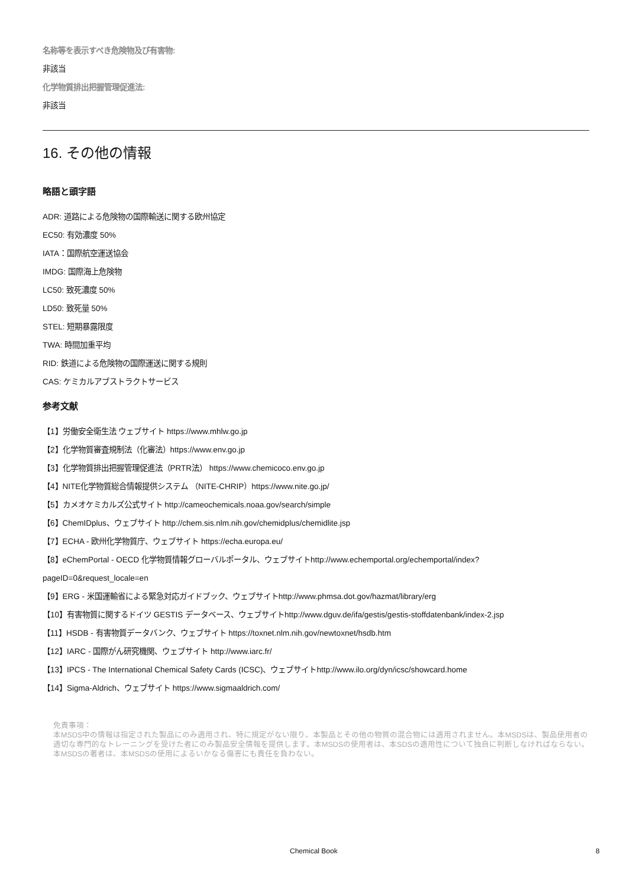名称等を表示すべき危険物及び有害物:
非該当
化学物質排出把握管理促進法:
非該当
16. その他の情報
略語と頭字語
ADR: 道路による危険物の国際輸送に関する欧州協定
EC50: 有効濃度 50%
IATA：国際航空運送協会
IMDG: 国際海上危険物
LC50: 致死濃度 50%
LD50: 致死量 50%
STEL: 短期暴露限度
TWA: 時間加重平均
RID: 鉄道による危険物の国際運送に関する規則
CAS: ケミカルアブストラクトサービス
参考文献
【1】労働安全衛生法 ウェブサイト https://www.mhlw.go.jp
【2】化学物質審査規制法（化審法）https://www.env.go.jp
【3】化学物質排出把握管理促進法（PRTR法） https://www.chemicoco.env.go.jp
【4】NITE化学物質総合情報提供システム （NITE-CHRIP）https://www.nite.go.jp/
【5】カメオケミカルズ公式サイト http://cameochemicals.noaa.gov/search/simple
【6】ChemIDplus、ウェブサイト http://chem.sis.nlm.nih.gov/chemidplus/chemidlite.jsp
【7】ECHA - 欧州化学物質庁、ウェブサイト https://echa.europa.eu/
【8】eChemPortal - OECD 化学物質情報グローバルポータル、ウェブサイトhttp://www.echemportal.org/echemportal/index?
pageID=0&request_locale=en
【9】ERG - 米国運輸省による緊急対応ガイドブック、ウェブサイトhttp://www.phmsa.dot.gov/hazmat/library/erg
【10】有害物質に関するドイツ GESTIS データベース、ウェブサイトhttp://www.dguv.de/ifa/gestis/gestis-stoffdatenbank/index-2.jsp
【11】HSDB - 有害物質データバンク、ウェブサイト https://toxnet.nlm.nih.gov/newtoxnet/hsdb.htm
【12】IARC - 国際がん研究機関、ウェブサイト http://www.iarc.fr/
【13】IPCS - The International Chemical Safety Cards (ICSC)、ウェブサイトhttp://www.ilo.org/dyn/icsc/showcard.home
【14】Sigma-Aldrich、ウェブサイト https://www.sigmaaldrich.com/
免責事項：
本MSDS中の情報は指定された製品にのみ適用され、特に規定がない限り、本製品とその他の物質の混合物には適用されません。本MSDSは、製品使用者の適切な専門的なトレーニングを受けた者にのみ製品安全情報を提供します。本MSDSの使用者は、本SDSの適用性について独自に判断しなければならない。本MSDSの著者は、本MSDSの使用によるいかなる傷害にも責任を負わない。
Chemical Book 8